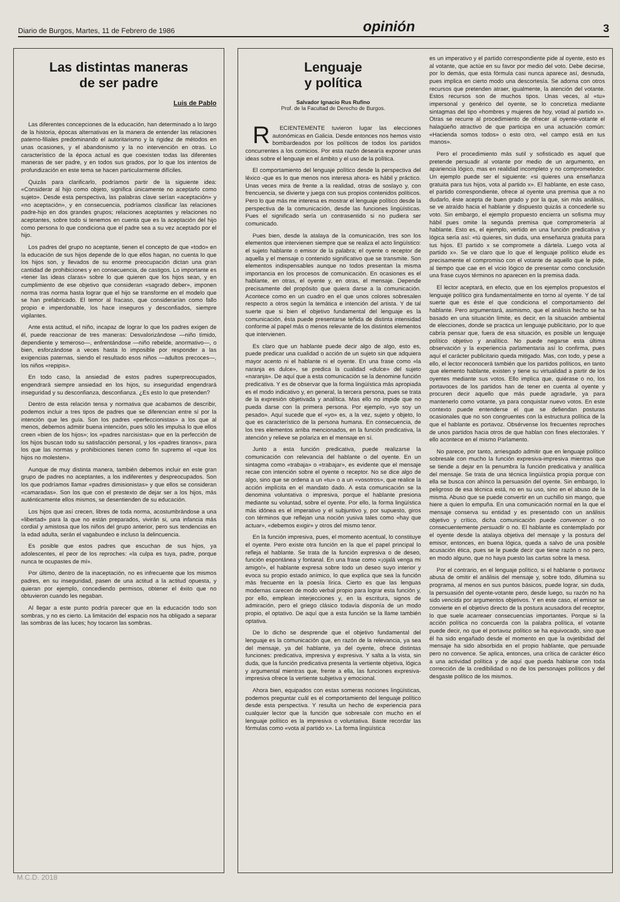Diario de Burgos, Martes, 11 de Febrero de 1986 opinión 3
Las distintas maneras
de ser padre
Luis de Pablo
Las diferentes concepciones de la educación, han determinado a lo largo de la historia, épocas alternativas en la manera de entender las relaciones paterno-filiales predominando el autoritarismo y la rigidez de métodos en unas ocasiones, y el abandonismo y la no intervención en otras. Lo característico de la época actual es que coexisten todas las diferentes maneras de ser padre, y en todos sus grados, por lo que los intentos de profundización en este tema se hacen particularmente difíciles.
Quizás para clarificarlo, podríamos partir de la siguiente idea: «Considerar al hijo como objeto, significa únicamente no aceptarlo como sujeto». Desde esta perspectiva, las palabras clave serían «aceptación» y «no aceptación», y en consecuencia, podríamos clasificar las relaciones padre-hijo en dos grandes grupos; relaciones aceptantes y relaciones no aceptantes, sobre todo si tenemos en cuenta que es la aceptación del hijo como persona lo que condiciona que el padre sea a su vez aceptado por el hijo.
Los padres del grupo no aceptante, tienen el concepto de que «todo» en la educación de sus hijos depende de lo que ellos hagan, no cuenta lo que los hijos son, y llevados de su enorme preocupación dictan una gran cantidad de prohibiciones y en consecuencia, de castigos. Lo importante es «tener las ideas claras» sobre lo que quieren que los hijos sean, y en cumplimiento de ese objetivo que consideran «sagrado deber», imponen norma tras norma hasta lograr que el hijo se transforme en el modelo que se han prefabricado. El temor al fracaso, que considerarían como fallo propio e imperdonable, los hace inseguros y desconfiados, siempre vigilantes.
Ante esta actitud, el niño, incapaz de lograr lo que los padres exigen de él, puede reaccionar de tres maneras: Desvalorizándose —niño tímido, dependiente y temeroso—, enfrentándose —niño rebelde, anormativo—, o bien, esforzándose a veces hasta lo imposible por responder a las exigencias paternas, siendo el resultado esos niños —adultos precoces—, los niños «repipis».
En todo caso, la ansiedad de estos padres superpreocupados, engendrará siempre ansiedad en los hijos, su inseguridad engendrará inseguridad y su desconfianza, desconfianza. ¿Es esto lo que pretenden?
Dentro de esta relación tensa y normativa que acabamos de describir, podemos incluir a tres tipos de padres que se diferencian entre sí por la intención que les guía. Son los padres «perfeccionistas» a los que al menos, debemos admitir buena intención, pues sólo les impulsa lo que ellos creen «bien de los hijos»; los «padres narcisistas» que en la perfección de los hijos buscan todo su satisfacción personal, y los «padres tiranos», para los que las normas y prohibiciones tienen como fin supremo el «que los hijos no molesten».
Aunque de muy distinta manera, también debemos incluir en este gran grupo de padres no aceptantes, a los indiferentes y despreocupados. Son los que podríamos llamar «padres dimisionistas» y que ellos se consideran «camaradas». Son los que con el prestexto de dejar ser a los hijos, más auténticamente ellos mismos, se desentienden de su educación.
Los hijos que así crecen, libres de toda norma, acostumbrándose a una «libertad» para la que no están preparados, vivirán si, una infancia más cordial y amistosa que los niños del grupo anterior, pero sus tendencias en la edad adulta, serán el vagabundeo e incluso la delincuencia.
Es posible que estos padres que escuchan de sus hijos, ya adolescentes, el peor de los reproches: «la culpa es tuya, padre, porque nunca te ocupastes de mí».
Por último, dentro de la inaceptación, no es infrecuente que los mismos padres, en su inseguridad, pasen de una actitud a la actitud opuesta, y quieran por ejemplo, concediendo permisos, obtener el éxito que no obtuvieron cuando les negaban.
Al llegar a este punto podría parecer que en la educación todo son sombras, y no es cierto. La limitación del espacio nos ha obligado a separar las sombras de las luces; hoy tocaron las sombras.
Lenguaje
y política
Salvador Ignacio Rus Rufino
Prof. de la Facultad de Derecho de Burgos.
RECIENTEMENTE tuvieron lugar las elecciones autonómicas en Galicia. Desde entonces nos hemos visto bombardeados por los políticos de todos los partidos concurrentes a los comicios. Por esta razón desearía exponer unas ideas sobre el lenguaje en el ámbito y el uso de la política.
El comportamiento del lenguaje político desde la perspectiva del léxico -que es lo que menos nos interesa ahora- es hábil y práctico. Unas veces mira de frente a la realidad, otras de soslayo y, con frencuencia, se divierte y juega con sus propios contenidos políticos. Pero lo que más me interesa es mostrar el lenguaje político desde la perspectiva de la comunicación, desde las funciones lingüísticas. Pues el significado sería un contrasentido si no pudiera ser comunicado.
Pues bien, desde la atalaya de la comunicación, tres son los elementos que intervienen siempre que se realiza el acto lingüístico: el sujeto hablante o emisor de la palabra; el oyente o receptor de aquella y el mensaje o contenido significativo que se transmite. Son elementos indispensables aunque no todos presentan la misma importancia en los procesos de comunicación. En ocasiones es el hablante, en otras, el oyente y, en otras, el mensaje. Depende precisamente del propósito que quiera darse a la comunicación. Acontece como en un cuadro en el que unos colores sobresalen respecto a otros según la temática e intención del artista. Y de tal suerte que si bien el objetivo fundamental del lenguaje es la comunicación, ésta puede presentarse teñida de distinta intensidad conforme al papel más o menos relevante de los distintos elementos que intervienen.
Es claro que un hablante puede decir algo de algo, esto es, puede predicar una cualidad o acción de un sujeto sin que adquiera mayor acento ni el hablante ni el oyente. En una frase como «la naranja es dulce», se predica la cualidad «dulce» del sujeto «naranja». De aquí que a esta comunicación se la denomine función predicativa. Y es de observar que la forma lingüística más apropiada es el modo indicativo y, en general, la tercera persona, pues se trata de la expresión objetivada y analítica. Mas ello no impide que no pueda darse con la primera persona. Por ejemplo, «yo soy un pesado». Aquí sucede que el «yo» es, a la vez, sujeto y objeto, lo que es característico de la persona humana. En consecuencia, de los tres elementos arriba mencionados, en la función predicativa, la atención y relieve se polariza en el mensaje en sí.
Junto a esta función predicativa, puede realizarse la comunicación con relevancia del hablante o del oyente. En un sintagma como «trabaja» o «trabajar», es evidente que el mensaje recae con intención sobre el oyente o receptor. No se dice algo de algo, sino que se ordena a un «tu» o a un «vosotros», que realice la acción implícita en el mandato dado. A esta comunicación se la denomina voluntativa o impresiva, porque el hablante presiona mediante su voluntad, sobre el oyente. Por ello, la forma lingüística más idónea es el imperativo y el subjuntivo y, por supuesto, giros con términos que reflejan una noción yusiva tales como «hay que actuar», «debemos exigir» y otros del mismo tenor.
En la función impresiva, pues, el momento acentual, lo constituye el oyente. Pero existe otra función en la que el papel principal lo refleja el hablante. Se trata de la función expresiva o de deseo, función espontánea y fontanal. En una frase como «¡ojalá venga mi amigo!», el hablante expresa sobre todo un deseo suyo interior y evoca su propio estado anímico, lo que explica que sea la función más frecuente en la poesía lírica. Cierto es que las lenguas modernas carecen de modo verbal propio para lograr esta función y, por ello, emplean interjecciones y, en la escritura, signos de admiración, pero el griego clásico todavía disponía de un modo propio, el optativo. De aquí que a esta función se la llame también optativa.
De lo dicho se desprende que el objetivo fundamental del lenguaje es la comunicación que, en razón de la relevancia, ya sea del mensaje, ya del hablante, ya del oyente, ofrece distintas funciones: predicativa, impresiva y expresiva. Y salta a la vista, sin duda, que la función predicativa presenta la vertiente objetiva, lógica y argumental mientras que, frente a ella, las funciones expresiva-impresiva ofrece la vertiente subjetiva y emocional.
Ahora bien, equipados con estas someras nociones lingüísticas, podemos preguntar cuál es el comportamiento del lenguaje político desde esta perspectiva. Y resulta un hecho de experiencia para cualquier lector que la función que sobresale con mucho en el lenguaje político es la impresiva o voluntativa. Baste recordar las fórmulas como «vota al partido x». La forma lingüística
es un imperativo y el partido correspondiente pide al oyente, esto es al votante, que actúe en su favor por medio del voto. Debe decirse, por lo demás, que esta fórmula casi nunca aparece así, desnuda, pues implica en cierto modo una descortesía. Se adorna con otros recursos que pretenden atraer, igualmente, la atención del votante. Estos recursos son de muchos tipos. Unas veces, al «tu» impersonal y genérico del oyente, se lo concretiza mediante sintagmas del tipo «hombres y mujeres de hoy, votad al partido x». Otras se recurre al procedimiento de ofrecer al oyente-votante el halagüeño atractivo de que participa en una actuación común: «Hacienda somos todos» o esto otro, «el campo está en tus manos».
Pero el procedimiento más sutil y sofisticado es aquel que pretende persuadir al votante por medio de un argumento, en apariencia lógico, mas en realidad incompleto y no comprometedor. Un ejemplo puede ser el siguiente: «si quieres una enseñanza gratuita para tus hijos, vota al partido x». El hablante, en este caso, el partido correspondiente, ofrece al oyente una premisa que a no dudarlo, éste acepta de buen grado y por la que, sin más análisis, se ve atraído hacia el hablante y dispuesto quizás a concederle su voto. Sin embargo, el ejemplo propuesto encierra un sofisma muy hábil pues omite la segunda premisa que comprometería al hablante. Esto es, el ejemplo, vertido en una función predicativa y lógica sería así: «tú quieres, sin duda, una enseñanza gratuita para tus hijos. El partido x se compromete a dártela. Luego vota al partido x». Se ve claro que lo que el lenguaje político elude es precisamente el compromiso con el votante de aquello que le pide, al tiempo que cae en el vicio lógico de presentar como conclusión una frase cuyos términos no aparecen en la premisa dada.
El lector aceptará, en efecto, que en los ejemplos propuestos el lenguaje político gira fundamentalmente en torno al oyente. Y de tal suerte que es éste el que condiciona el comportamiento del hablante. Pero argumentará, asimismo, que el análisis hecho se ha basado en una situación límite, es decir, en la situación ambiental de elecciones, donde se practica un lenguaje publicitario, por lo que cabría pensar que, fuera de esa situación, es posible un lenguaje político objetivo y analítico. No puede negarse esta última observación y la experiencia parlamentaria así lo confirma, pues aquí el carácter publicitario queda mitigado. Mas, con todo, y pese a ello, el lector reconocerá también que los partidos políticos, en tanto que elemento hablante, existen y tiene su virtualidad a partir de los oyentes mediante sus votos. Ello implica que, quiérase o no, los portavoces de los partidos han de tener en cuenta al oyente y procuren decir aquello que más puede agradarle, ya para mantenerlo como votante, ya para conquistar nuevo votos. En este contexto puede entenderse el que se defiendan posturas ocasionales que no son congruentes con la estructura política de la que el hablante es portavoz. Obsérvense los frecuentes reproches de unos partidos hacia otros de que hablan con fines electorales. Y ello acontece en el mismo Parlamento.
No parece, por tanto, arriesgado admitir que en lenguaje político sobresale con mucho la función expresiva-impresiva mientras que se tiende a dejar en la penumbra la función predicativa y analítica del mensaje. Se trata de una técnica lingüística propia porque con ella se busca con ahínco la persuasión del oyente. Sin embargo, lo peligroso de esa técnica está, no en su uso, sino en el abuso de la misma. Abuso que se puede convertir en un cuchillo sin mango, que hiere a quien lo empuña. En una comunicación normal en la que el mensaje conserva su entidad y es presentado con un análisis objetivo y crítico, dicha comunicación puede convencer o no consecuentemente persuadir o no. El hablante es contemplado por el oyente desde la atalaya objetiva del mensaje y la postura del emisor, entonces, en buena lógica, queda a salvo de una posible acusación ética, pues se le puede decir que tiene razón o no pero, en modo alguno, que no haya puesto las cartas sobre la mesa.
Por el contrario, en el lenguaje político, si el hablante o portavoz abusa de omitir el análisis del mensaje y, sobre todo, difumina su programa, al menos en sus puntos básicos, puede lograr, sin duda, la persuasión del oyente-votante pero, desde luego, su razón no ha sido vencida por argumentos objetivos. Y en este caso, el emisor se convierte en el objetivo directo de la postura acusadora del receptor, lo que suele acarreaer consecuencias importantes. Porque si la acción política no concuerda con la palabra política, el votante puede decir, no que el portavoz político se ha equivocado, sino que él ha sido engañado desde el momento en que la ovjetibidad del mensaje ha sido absorbida en el propio hablante, que persuade pero no convence. Se aplica, entonces, una crítica de carácter ético a una actividad política y de aquí que pueda hablarse con toda corrección de la credibilidad o no de los personajes políticos y del desgaste político de los mismos.
M.C.D. 2018